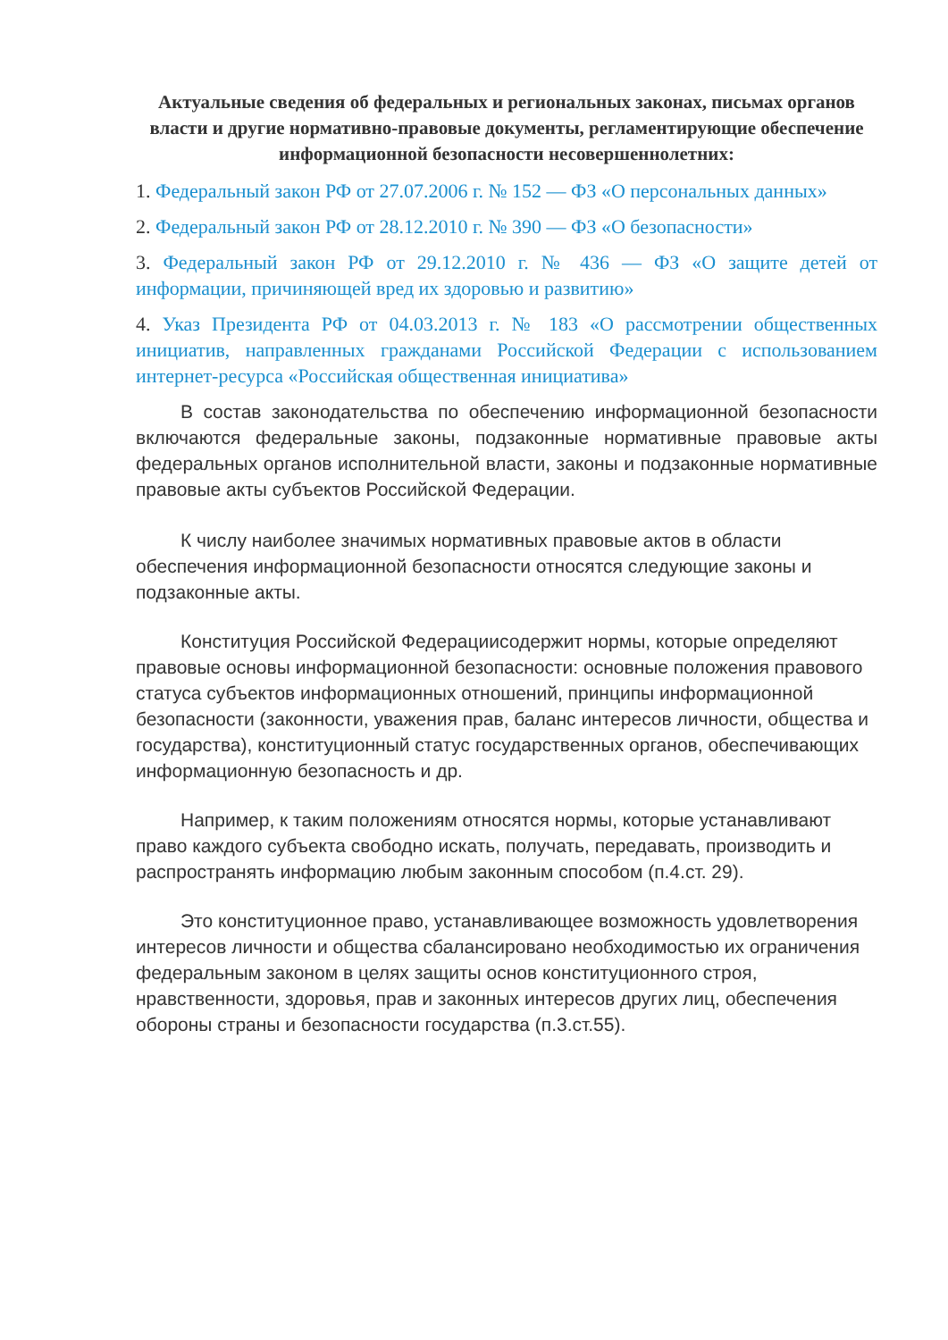Актуальные сведения об федеральных и региональных законах, письмах органов власти и другие нормативно-правовые документы, регламентирующие обеспечение информационной безопасности несовершеннолетних:
1. Федеральный закон РФ от 27.07.2006 г. № 152 — ФЗ «О персональных данных»
2. Федеральный закон РФ от 28.12.2010 г. № 390 — ФЗ «О безопасности»
3. Федеральный закон РФ от 29.12.2010 г. № 436 — ФЗ «О защите детей от информации, причиняющей вред их здоровью и развитию»
4. Указ Президента РФ от 04.03.2013 г. № 183 «О рассмотрении общественных инициатив, направленных гражданами Российской Федерации с использованием интернет-ресурса «Российская общественная инициатива»
В состав законодательства по обеспечению информационной безопасности включаются федеральные законы, подзаконные нормативные правовые акты федеральных органов исполнительной власти, законы и подзаконные нормативные правовые акты субъектов Российской Федерации.
К числу наиболее значимых нормативных правовые актов в области обеспечения информационной безопасности относятся следующие законы и подзаконные акты.
Конституция Российской Федерациисодержит нормы, которые определяют правовые основы информационной безопасности: основные положения правового статуса субъектов информационных отношений, принципы информационной безопасности (законности, уважения прав, баланс интересов личности, общества и государства), конституционный статус государственных органов, обеспечивающих информационную безопасность и др.
Например, к таким положениям относятся нормы, которые устанавливают право каждого субъекта свободно искать, получать, передавать, производить и распространять информацию любым законным способом (п.4.ст. 29).
Это конституционное право, устанавливающее возможность удовлетворения интересов личности и общества сбалансировано необходимостью их ограничения федеральным законом в целях защиты основ конституционного строя, нравственности, здоровья, прав и законных интересов других лиц, обеспечения обороны страны и безопасности государства (п.3.ст.55).